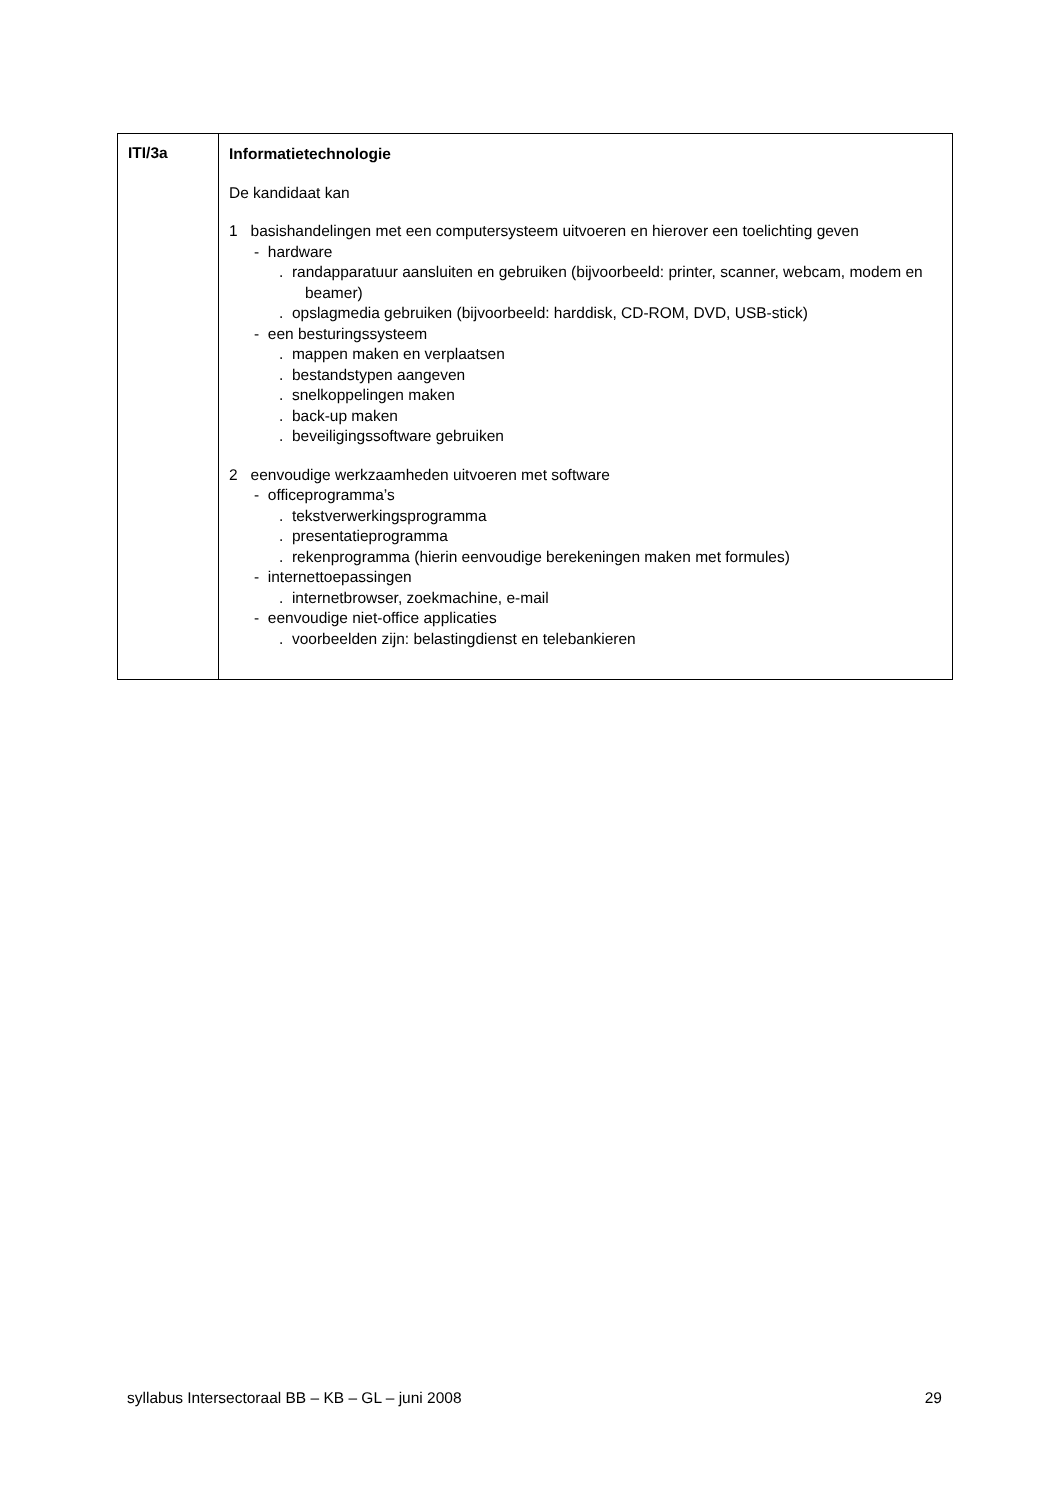| ITI/3a | Informatietechnologie De kandidaat kan 1 basishandelingen met een computersysteem uitvoeren en hierover een toelichting geven - hardware . randapparatuur aansluiten en gebruiken (bijvoorbeeld: printer, scanner, webcam, modem en beamer) . opslagmedia gebruiken (bijvoorbeeld: harddisk, CD-ROM, DVD, USB-stick) - een besturingssysteem . mappen maken en verplaatsen . bestandstypen aangeven . snelkoppelingen maken . back-up maken . beveiligingssoftware gebruiken 2 eenvoudige werkzaamheden uitvoeren met software - officeprogramma’s . tekstverwerkingsprogramma . presentatieprogramma . rekenprogramma (hierin eenvoudige berekeningen maken met formules) - internettoepassingen . internetbrowser, zoekmachine, e-mail - eenvoudige niet-office applicaties . voorbeelden zijn: belastingdienst en telebankieren |
syllabus Intersectoraal BB – KB – GL – juni 2008 29